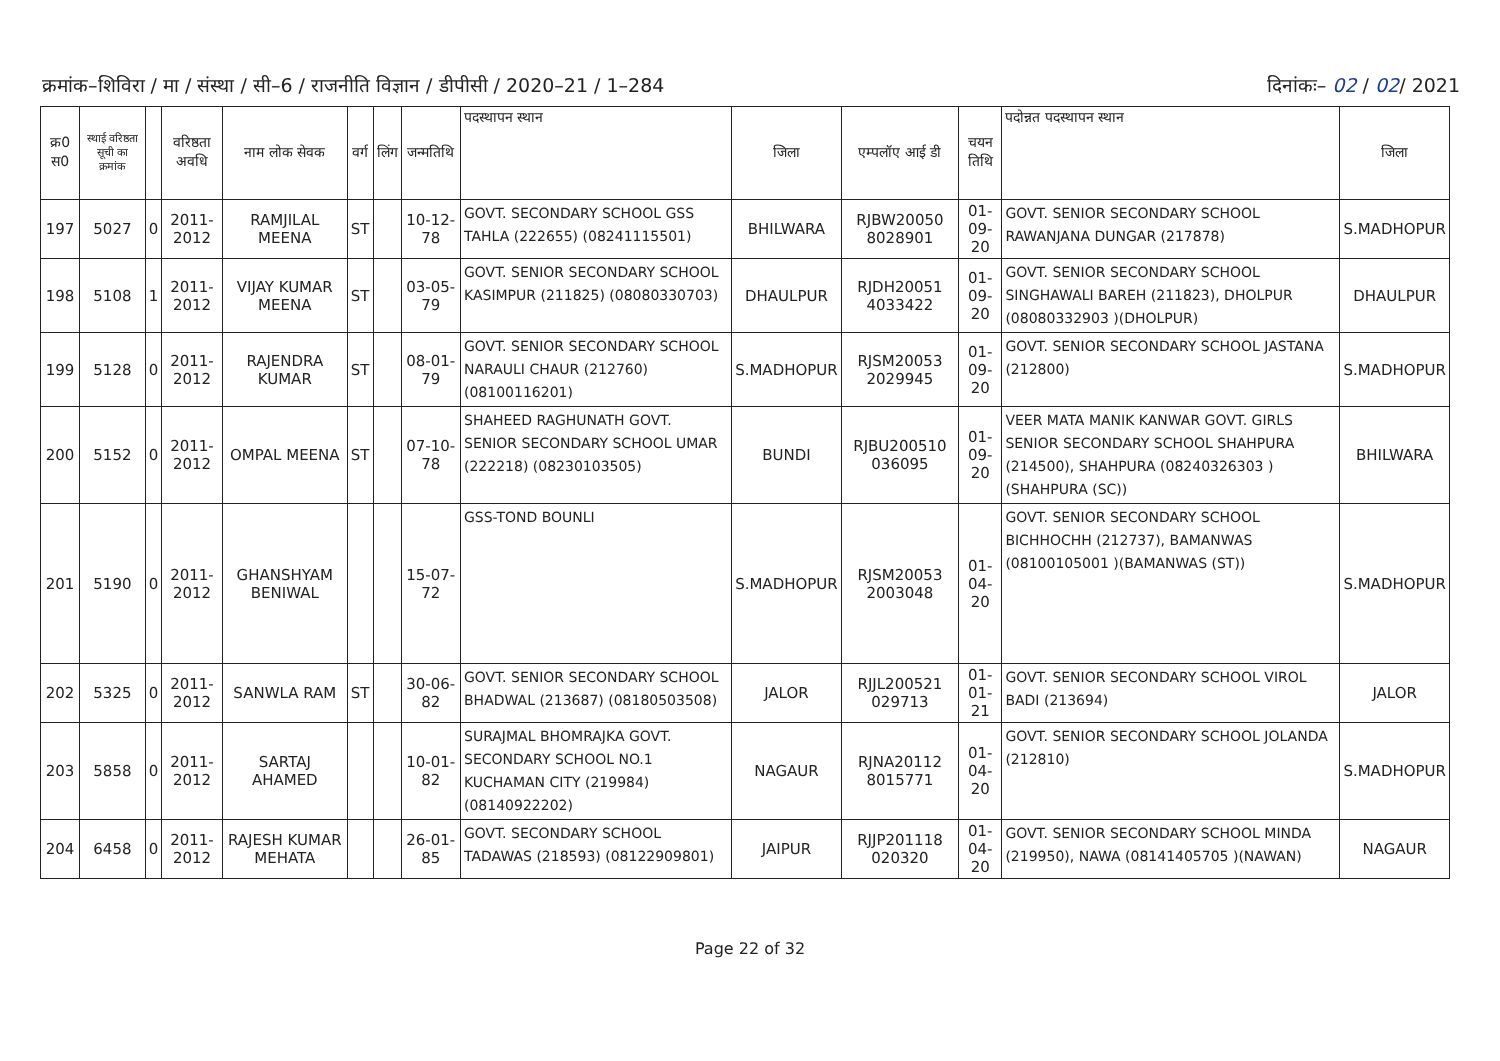क्रमांक–शिविरा / मा / संस्था / सी–6 / राजनीति विज्ञान / डीपीसी / 2020–21 / 1–284
दिनांकः– 02 / 02/ 2021
| क्र0 स0 | स्थाई वरिष्ठता सूची का क्रमांक | | वरिष्ठता अवधि | नाम लोक सेवक | वर्ग | लिंग | जन्मतिथि | पदस्थापन स्थान | जिला | एम्पलॉए आई डी | चयन तिथि | पदोन्नत पदस्थापन स्थान | जिला |
| --- | --- | --- | --- | --- | --- | --- | --- | --- | --- | --- | --- | --- | --- |
| 197 | 5027 | 0 | 2011-2012 | RAMJILAL MEENA | ST | | 10-12-78 | GOVT. SECONDARY SCHOOL GSS TAHLA (222655) (08241115501) | BHILWARA | RJBW20050 8028901 | 01-09-20 | GOVT. SENIOR SECONDARY SCHOOL RAWANJANA DUNGAR (217878) | S.MADHOPUR |
| 198 | 5108 | 1 | 2011-2012 | VIJAY KUMAR MEENA | ST | | 03-05-79 | GOVT. SENIOR SECONDARY SCHOOL KASIMPUR (211825) (08080330703) | DHAULPUR | RJDH20051 4033422 | 01-09-20 | GOVT. SENIOR SECONDARY SCHOOL SINGHAWALI BAREH (211823), DHOLPUR (08080332903 )(DHOLPUR) | DHAULPUR |
| 199 | 5128 | 0 | 2011-2012 | RAJENDRA KUMAR | ST | | 08-01-79 | GOVT. SENIOR SECONDARY SCHOOL NARAULI CHAUR (212760) (08100116201) | S.MADHOPUR | RJSM20053 2029945 | 01-09-20 | GOVT. SENIOR SECONDARY SCHOOL JASTANA (212800) | S.MADHOPUR |
| 200 | 5152 | 0 | 2011-2012 | OMPAL MEENA | ST | | 07-10-78 | SHAHEED RAGHUNATH GOVT. SENIOR SECONDARY SCHOOL UMAR (222218) (08230103505) | BUNDI | RJBU200510 036095 | 01-09-20 | VEER MATA MANIK KANWAR GOVT. GIRLS SENIOR SECONDARY SCHOOL SHAHPURA (214500), SHAHPURA (08240326303 )(SHAHPURA (SC)) | BHILWARA |
| 201 | 5190 | 0 | 2011-2012 | GHANSHYAM BENIWAL | | | 15-07-72 | GSS-TOND BOUNLI | S.MADHOPUR | RJSM20053 2003048 | 01-04-20 | GOVT. SENIOR SECONDARY SCHOOL BICHHOCHH (212737), BAMANWAS (08100105001 )(BAMANWAS (ST)) | S.MADHOPUR |
| 202 | 5325 | 0 | 2011-2012 | SANWLA RAM | ST | | 30-06-82 | GOVT. SENIOR SECONDARY SCHOOL BHADWAL (213687) (08180503508) | JALOR | RJJL200521 029713 | 01-01-21 | GOVT. SENIOR SECONDARY SCHOOL VIROL BADI (213694) | JALOR |
| 203 | 5858 | 0 | 2011-2012 | SARTAJ AHAMED | | | 10-01-82 | SURAJMAL BHOMRAJKA GOVT. SECONDARY SCHOOL NO.1 KUCHAMAN CITY (219984) (08140922202) | NAGAUR | RJNA20112 8015771 | 01-04-20 | GOVT. SENIOR SECONDARY SCHOOL JOLANDA (212810) | S.MADHOPUR |
| 204 | 6458 | 0 | 2011-2012 | RAJESH KUMAR MEHATA | | | 26-01-85 | GOVT. SECONDARY SCHOOL TADAWAS (218593) (08122909801) | JAIPUR | RJJP201118 020320 | 01-04-20 | GOVT. SENIOR SECONDARY SCHOOL MINDA (219950), NAWA (08141405705 )(NAWAN) | NAGAUR |
Page 22 of 32